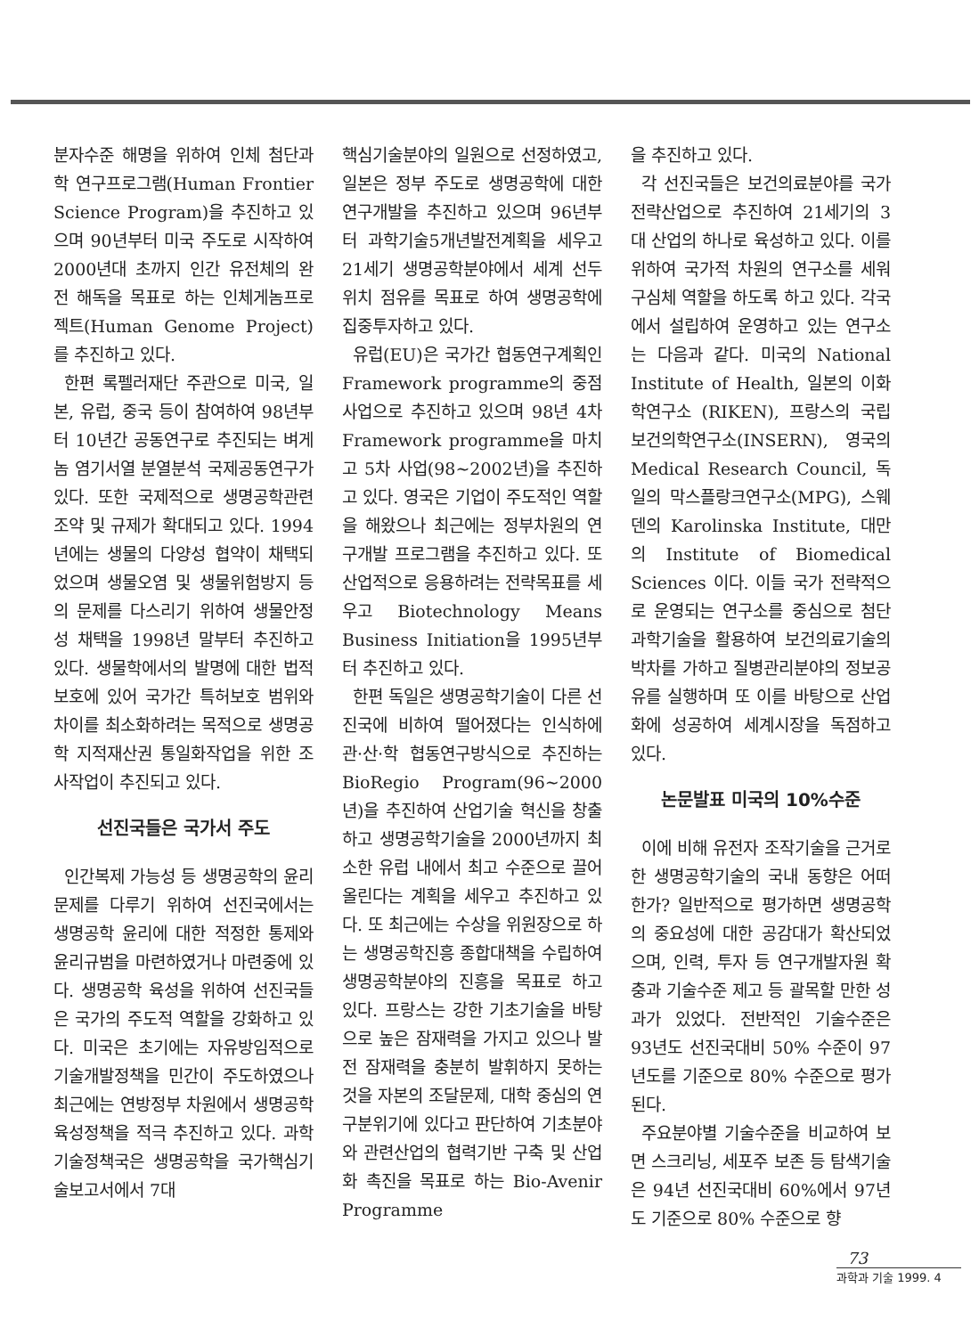분자수준 해명을 위하여 인체 첨단과학 연구프로그램(Human Frontier Science Program)을 추진하고 있으며 90년부터 미국 주도로 시작하여 2000년대 초까지 인간 유전체의 완전 해독을 목표로 하는 인체게놈프로젝트(Human Genome Project)를 추진하고 있다.
한편 록펠러재단 주관으로 미국, 일본, 유럽, 중국 등이 참여하여 98년부터 10년간 공동연구로 추진되는 벼게놈 염기서열 분열분석 국제공동연구가 있다. 또한 국제적으로 생명공학관련 조약 및 규제가 확대되고 있다. 1994년에는 생물의 다양성 협약이 채택되었으며 생물오염 및 생물위험방지 등의 문제를 다스리기 위하여 생물안정성 채택을 1998년 말부터 추진하고 있다. 생물학에서의 발명에 대한 법적 보호에 있어 국가간 특허보호 범위와 차이를 최소화하려는 목적으로 생명공학 지적재산권 통일화작업을 위한 조사작업이 추진되고 있다.
선진국들은 국가서 주도
인간복제 가능성 등 생명공학의 윤리문제를 다루기 위하여 선진국에서는 생명공학 윤리에 대한 적정한 통제와 윤리규범을 마련하였거나 마련중에 있다. 생명공학 육성을 위하여 선진국들은 국가의 주도적 역할을 강화하고 있다. 미국은 초기에는 자유방임적으로 기술개발정책을 민간이 주도하였으나 최근에는 연방정부 차원에서 생명공학 육성정책을 적극 추진하고 있다. 과학기술정책국은 생명공학을 국가핵심기술보고서에서 7대
핵심기술분야의 일원으로 선정하였고, 일본은 정부 주도로 생명공학에 대한 연구개발을 추진하고 있으며 96년부터 과학기술5개년발전계획을 세우고 21세기 생명공학분야에서 세계 선두위치 점유를 목표로 하여 생명공학에 집중투자하고 있다.
유럽(EU)은 국가간 협동연구계획인 Framework programme의 중점사업으로 추진하고 있으며 98년 4차 Framework programme을 마치고 5차 사업(98~2002년)을 추진하고 있다. 영국은 기업이 주도적인 역할을 해왔으나 최근에는 정부차원의 연구개발 프로그램을 추진하고 있다. 또 산업적으로 응용하려는 전략목표를 세우고 Biotechnology Means Business Initiation을 1995년부터 추진하고 있다.
한편 독일은 생명공학기술이 다른 선진국에 비하여 떨어졌다는 인식하에 관·산·학 협동연구방식으로 추진하는 BioRegio Program(96~2000년)을 추진하여 산업기술 혁신을 창출하고 생명공학기술을 2000년까지 최소한 유럽 내에서 최고 수준으로 끌어올린다는 계획을 세우고 추진하고 있다. 또 최근에는 수상을 위원장으로 하는 생명공학진흥 종합대책을 수립하여 생명공학분야의 진흥을 목표로 하고 있다. 프랑스는 강한 기초기술을 바탕으로 높은 잠재력을 가지고 있으나 발전 잠재력을 충분히 발휘하지 못하는 것을 자본의 조달문제, 대학 중심의 연구분위기에 있다고 판단하여 기초분야와 관련산업의 협력기반 구축 및 산업화 촉진을 목표로 하는 Bio-Avenir Programme
을 추진하고 있다.
각 선진국들은 보건의료분야를 국가전략산업으로 추진하여 21세기의 3대 산업의 하나로 육성하고 있다. 이를 위하여 국가적 차원의 연구소를 세워 구심체 역할을 하도록 하고 있다. 각국에서 설립하여 운영하고 있는 연구소는 다음과 같다. 미국의 National Institute of Health, 일본의 이화학연구소 (RIKEN), 프랑스의 국립보건의학연구소(INSERN), 영국의 Medical Research Council, 독일의 막스플랑크연구소(MPG), 스웨덴의 Karolinska Institute, 대만의 Institute of Biomedical Sciences 이다. 이들 국가 전략적으로 운영되는 연구소를 중심으로 첨단과학기술을 활용하여 보건의료기술의 박차를 가하고 질병관리분야의 정보공유를 실행하며 또 이를 바탕으로 산업화에 성공하여 세계시장을 독점하고 있다.
논문발표 미국의 10%수준
이에 비해 유전자 조작기술을 근거로 한 생명공학기술의 국내 동향은 어떠한가? 일반적으로 평가하면 생명공학의 중요성에 대한 공감대가 확산되었으며, 인력, 투자 등 연구개발자원 확충과 기술수준 제고 등 괄목할 만한 성과가 있었다. 전반적인 기술수준은 93년도 선진국대비 50% 수준이 97년도를 기준으로 80% 수준으로 평가된다.
주요분야별 기술수준을 비교하여 보면 스크리닝, 세포주 보존 등 탐색기술은 94년 선진국대비 60%에서 97년도 기준으로 80% 수준으로 향
73
과학과 기술 1999. 4